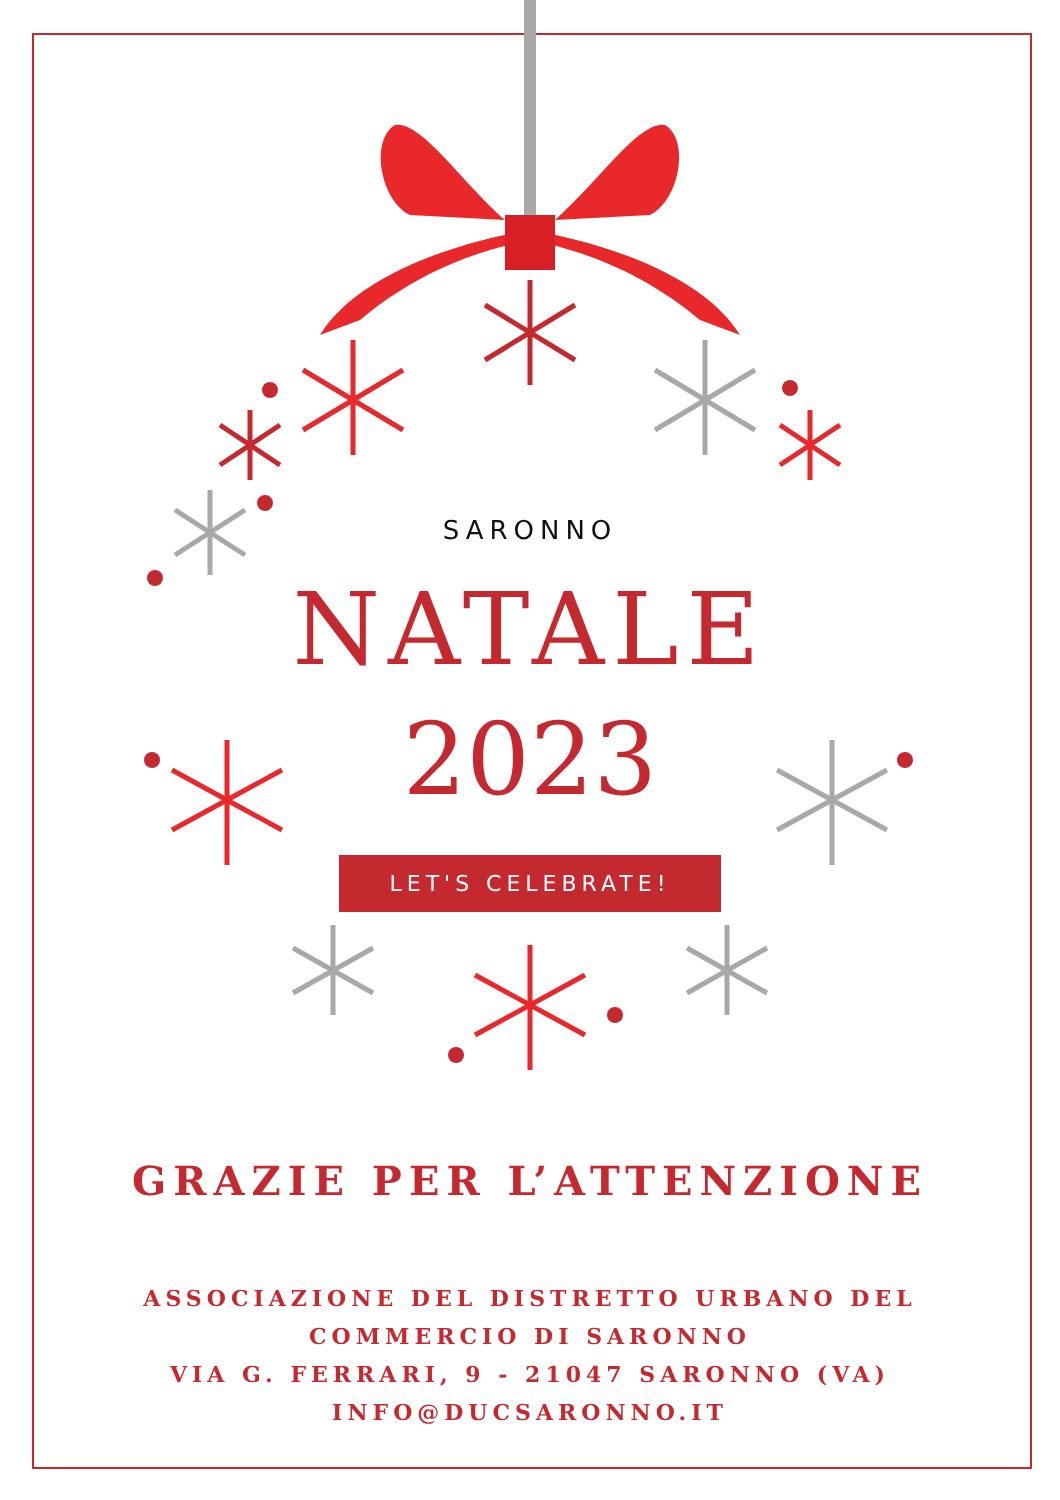SARONNO
NATALE
2023
LET'S CELEBRATE!
GRAZIE PER L’ATTENZIONE
ASSOCIAZIONE DEL DISTRETTO URBANO DEL
COMMERCIO DI SARONNO
VIA G. FERRARI, 9 - 21047 SARONNO (VA)
INFO@DUCSARONNO.IT